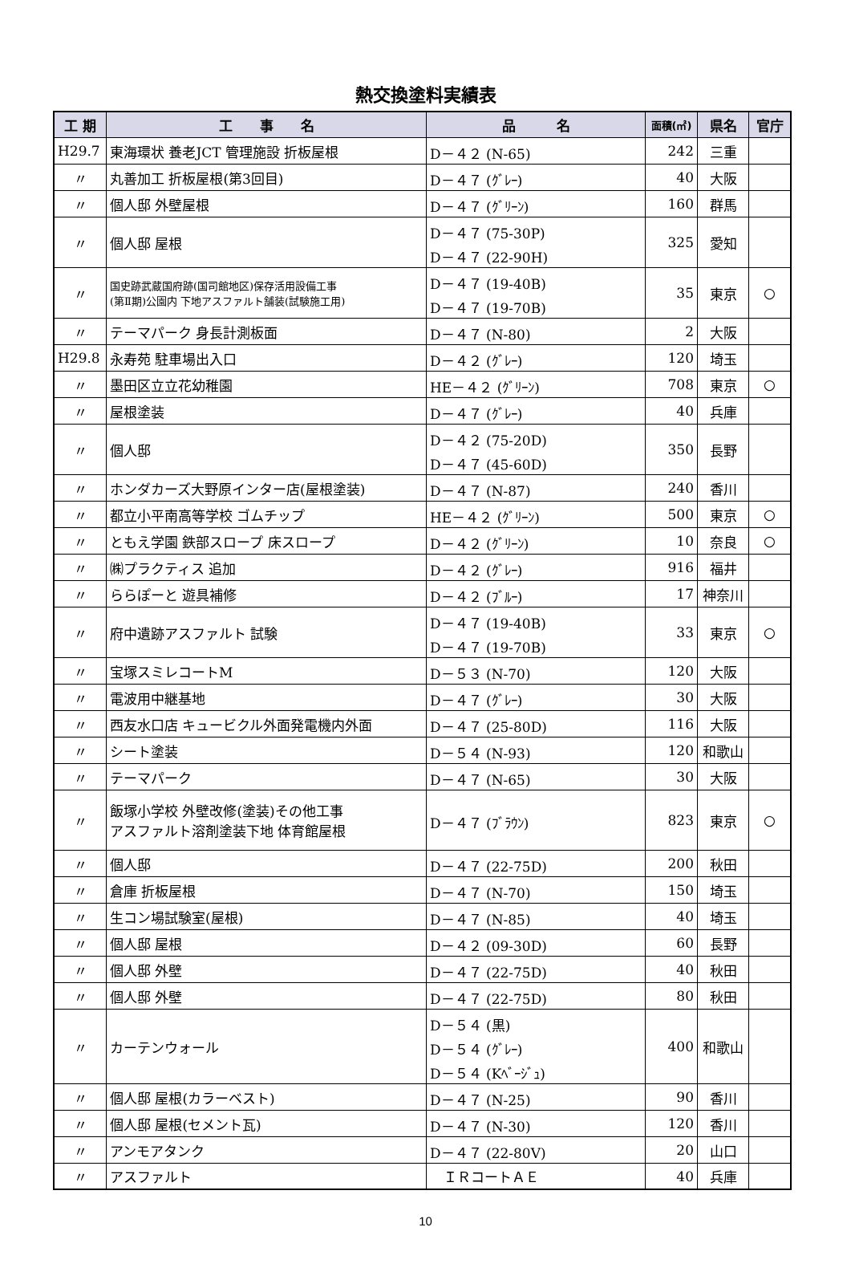熱交換塗料実績表
| 工 期 | 工 事 名 | 品 名 | 面積(㎡) | 県名 | 官庁 |
| --- | --- | --- | --- | --- | --- |
| H29.7 | 東海環状 養老JCT 管理施設 折板屋根 | D－４２ (N-65) | 242 | 三重 | |
| 〃 | 丸善加工 折板屋根(第3回目) | D－４７ (ｸﾞﾚｰ) | 40 | 大阪 | |
| 〃 | 個人邸 外壁屋根 | D－４７ (ｸﾞﾘｰﾝ) | 160 | 群馬 | |
| 〃 | 個人邸 屋根 | D－４７ (75-30P) D－４７ (22-90H) | 325 | 愛知 | |
| 〃 | 国史跡武蔵国府跡(国司館地区)保存活用設備工事 (第Ⅱ期)公園内 下地アスファルト舗装(試験施工用) | D－４７ (19-40B) D－４７ (19-70B) | 35 | 東京 | ○ |
| 〃 | テーマパーク 身長計測板面 | D－４７ (N-80) | 2 | 大阪 | |
| H29.8 | 永寿苑 駐車場出入口 | D－４２ (ｸﾞﾚｰ) | 120 | 埼玉 | |
| 〃 | 墨田区立立花幼稚園 | HE－４２ (ｸﾞﾘｰﾝ) | 708 | 東京 | ○ |
| 〃 | 屋根塗装 | D－４７ (ｸﾞﾚｰ) | 40 | 兵庫 | |
| 〃 | 個人邸 | D－４２ (75-20D) D－４７ (45-60D) | 350 | 長野 | |
| 〃 | ホンダカーズ大野原インター店(屋根塗装) | D－４７ (N-87) | 240 | 香川 | |
| 〃 | 都立小平南高等学校 ゴムチップ | HE－４２ (ｸﾞﾘｰﾝ) | 500 | 東京 | ○ |
| 〃 | ともえ学園 鉄部スロープ 床スロープ | D－４２ (ｸﾞﾘｰﾝ) | 10 | 奈良 | ○ |
| 〃 | ㈱プラクティス 追加 | D－４２ (ｸﾞﾚｰ) | 916 | 福井 | |
| 〃 | ららぽーと 遊具補修 | D－４２ (ﾌﾞﾙｰ) | 17 | 神奈川 | |
| 〃 | 府中遺跡アスファルト 試験 | D－４７ (19-40B) D－４７ (19-70B) | 33 | 東京 | ○ |
| 〃 | 宝塚スミレコートM | D－５３ (N-70) | 120 | 大阪 | |
| 〃 | 電波用中継基地 | D－４７ (ｸﾞﾚｰ) | 30 | 大阪 | |
| 〃 | 西友水口店 キュービクル外面発電機内外面 | D－４７ (25-80D) | 116 | 大阪 | |
| 〃 | シート塗装 | D－５４ (N-93) | 120 | 和歌山 | |
| 〃 | テーマパーク | D－４７ (N-65) | 30 | 大阪 | |
| 〃 | 飯塚小学校 外壁改修(塗装)その他工事 アスファルト溶剤塗装下地 体育館屋根 | D－４７ (ﾌﾞﾗｳﾝ) | 823 | 東京 | ○ |
| 〃 | 個人邸 | D－４７ (22-75D) | 200 | 秋田 | |
| 〃 | 倉庫 折板屋根 | D－４７ (N-70) | 150 | 埼玉 | |
| 〃 | 生コン場試験室(屋根) | D－４７ (N-85) | 40 | 埼玉 | |
| 〃 | 個人邸 屋根 | D－４２ (09-30D) | 60 | 長野 | |
| 〃 | 個人邸 外壁 | D－４７ (22-75D) | 40 | 秋田 | |
| 〃 | 個人邸 外壁 | D－４７ (22-75D) | 80 | 秋田 | |
| 〃 | カーテンウォール | D－５４ (黒) D－５４ (ｸﾞﾚｰ) D－５４ (Kﾍﾞｰｼﾞｭ) | 400 | 和歌山 | |
| 〃 | 個人邸 屋根(カラーベスト) | D－４７ (N-25) | 90 | 香川 | |
| 〃 | 個人邸 屋根(セメント瓦) | D－４７ (N-30) | 120 | 香川 | |
| 〃 | アンモアタンク | D－４７ (22-80V) | 20 | 山口 | |
| 〃 | アスファルト | ＩＲコートＡＥ | 40 | 兵庫 | |
10